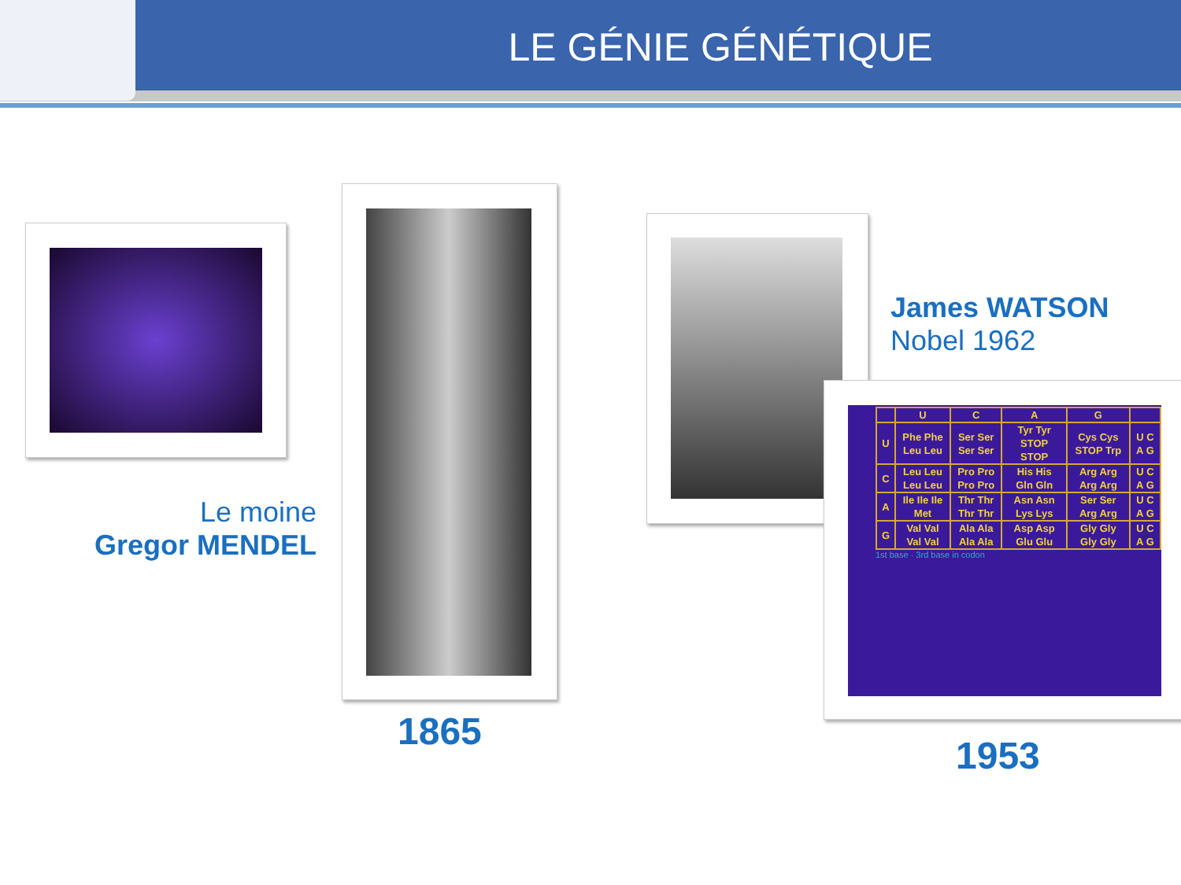LE GÉNIE GÉNÉTIQUE
| | U | C | A | G | |
| U | Phe Phe Leu Leu | Ser Ser Ser Ser | Tyr Tyr STOP STOP | Cys Cys STOP Trp | U C A G |
| C | Leu Leu Leu Leu | Pro Pro Pro Pro | His His Gln Gln | Arg Arg Arg Arg | U C A G |
| A | Ile Ile Ile Met | Thr Thr Thr Thr | Asn Asn Lys Lys | Ser Ser Arg Arg | U C A G |
| G | Val Val Val Val | Ala Ala Ala Ala | Asp Asp Glu Glu | Gly Gly Gly Gly | U C A G |
1st base · 3rd base in codon
Le moine
Gregor MENDEL
1865
James WATSON
Nobel 1962
1953